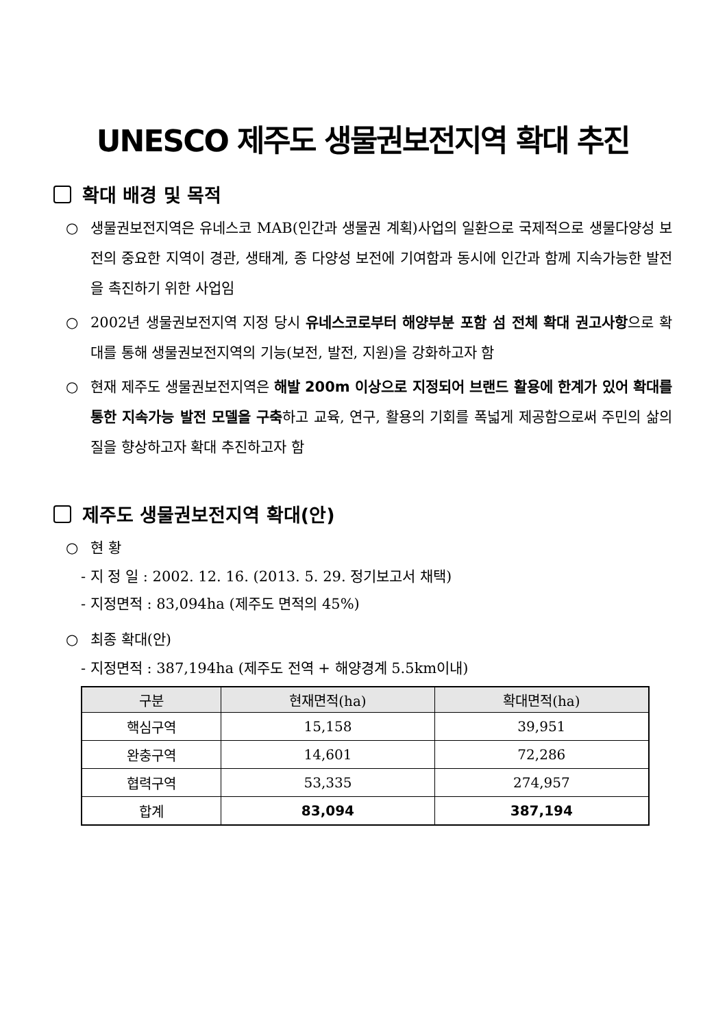UNESCO 제주도 생물권보전지역 확대 추진
확대 배경 및 목적
○ 생물권보전지역은 유네스코 MAB(인간과 생물권 계획)사업의 일환으로 국제적으로 생물다양성 보전의 중요한 지역이 경관, 생태계, 종 다양성 보전에 기여함과 동시에 인간과 함께 지속가능한 발전을 촉진하기 위한 사업임
○ 2002년 생물권보전지역 지정 당시 유네스코로부터 해양부분 포함 섬 전체 확대 권고사항으로 확대를 통해 생물권보전지역의 기능(보전, 발전, 지원)을 강화하고자 함
○ 현재 제주도 생물권보전지역은 해발 200m 이상으로 지정되어 브랜드 활용에 한계가 있어 확대를 통한 지속가능 발전 모델을 구축하고 교육, 연구, 활용의 기회를 폭넓게 제공함으로써 주민의 삶의 질을 향상하고자 확대 추진하고자 함
제주도 생물권보전지역 확대(안)
○ 현 황
- 지 정 일 : 2002. 12. 16. (2013. 5. 29. 정기보고서 채택)
- 지정면적 : 83,094ha (제주도 면적의 45%)
○ 최종 확대(안)
- 지정면적 : 387,194ha (제주도 전역 + 해양경계 5.5km이내)
| 구분 | 현재면적(ha) | 확대면적(ha) |
| --- | --- | --- |
| 핵심구역 | 15,158 | 39,951 |
| 완충구역 | 14,601 | 72,286 |
| 협력구역 | 53,335 | 274,957 |
| 합계 | 83,094 | 387,194 |